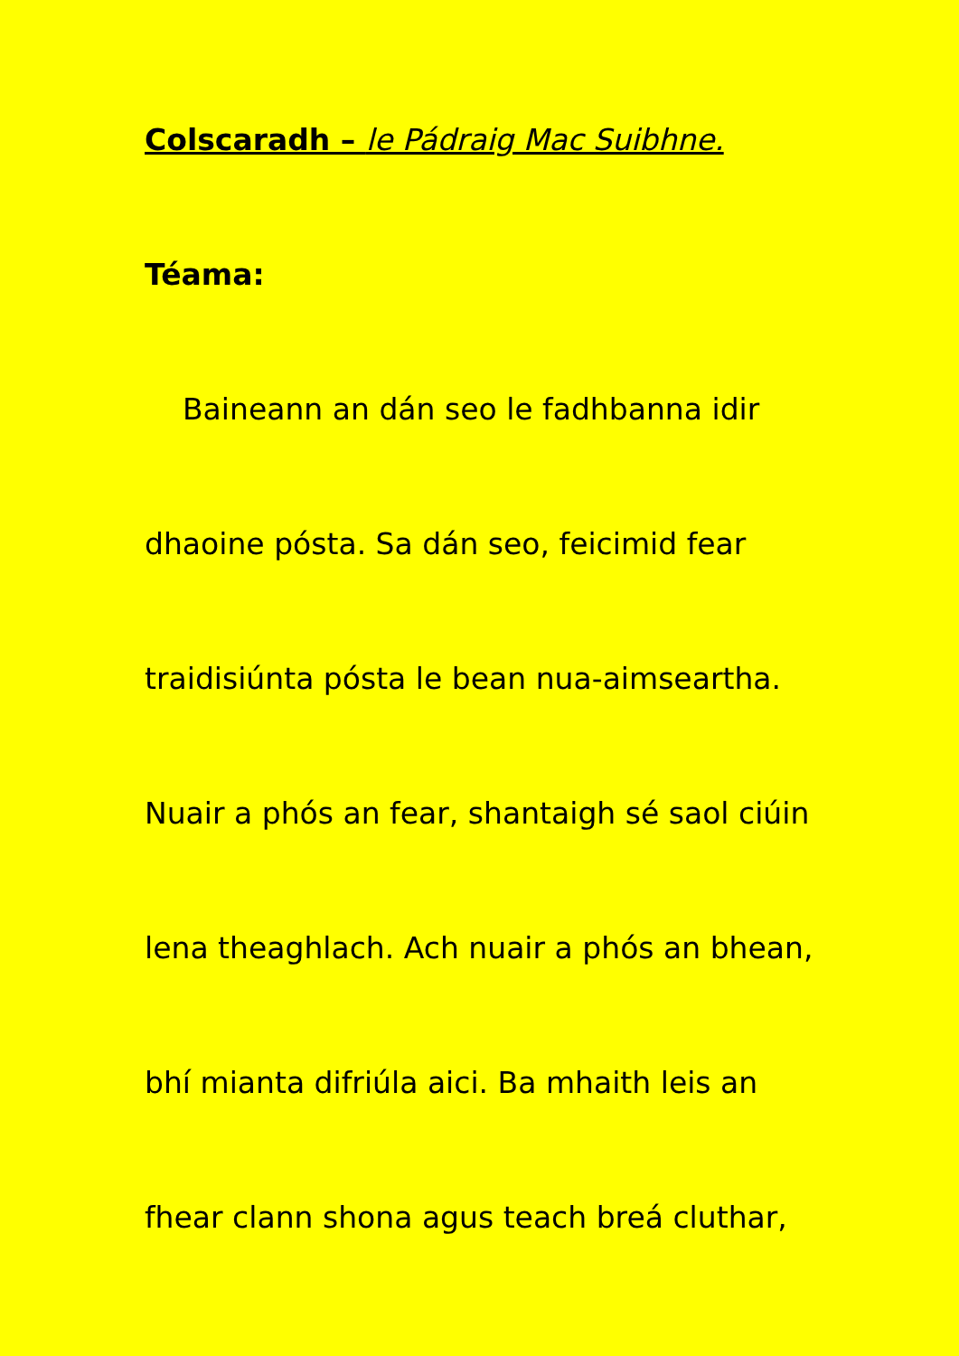Colscaradh – le Pádraig Mac Suibhne.
Téama:
Baineann an dán seo le fadhbanna idir
dhaoine pósta. Sa dán seo, feicimid fear
traidisiúnta pósta le bean nua-aimseartha.
Nuair a phós an fear, shantaigh sé saol ciúin
lena theaghlach. Ach nuair a phós an bhean,
bhí mianta difriúla aici. Ba mhaith leis an
fhear clann shona agus teach breá cluthar,